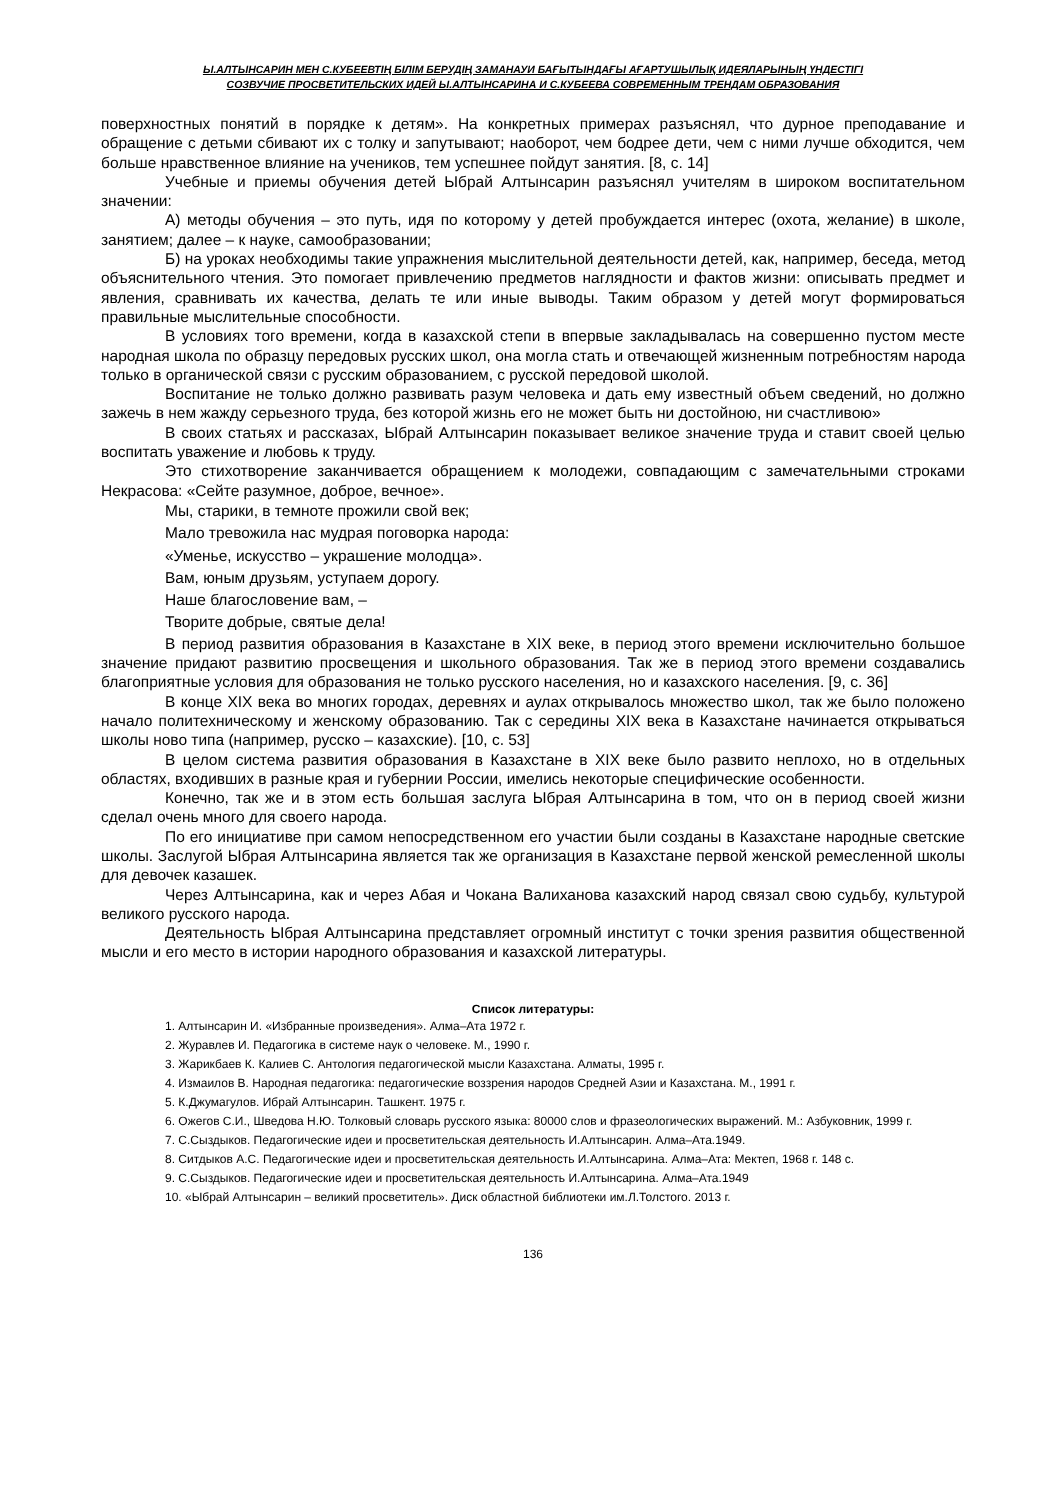Ы.АЛТЫНСАРИН МЕН С.КУБЕЕВТІҢ БІЛІМ БЕРУДІҢ ЗАМАНАУИ БАҒЫТЫНДАҒЫ АҒАРТУШЫЛЫҚ ИДЕЯЛАРЫНЫҢ ҮНДЕСТІГІ
СОЗВУЧИЕ ПРОСВЕТИТЕЛЬСКИХ ИДЕЙ Ы.АЛТЫНСАРИНА И С.КУБЕЕВА СОВРЕМЕННЫМ ТРЕНДАМ ОБРАЗОВАНИЯ
поверхностных понятий в порядке к детям». На конкретных примерах разъяснял, что дурное преподавание и обращение с детьми сбивают их с толку и запутывают; наоборот, чем бодрее дети, чем с ними лучше обходится, чем больше нравственное влияние на учеников, тем успешнее пойдут занятия. [8, с. 14]
Учебные и приемы обучения детей Ыбрай Алтынсарин разъяснял учителям в широком воспитательном значении:
А) методы обучения – это путь, идя по которому у детей пробуждается интерес (охота, желание) в школе, занятием; далее – к науке, самообразовании;
Б) на уроках необходимы такие упражнения мыслительной деятельности детей, как, например, беседа, метод объяснительного чтения. Это помогает привлечению предметов наглядности и фактов жизни: описывать предмет и явления, сравнивать их качества, делать те или иные выводы. Таким образом у детей могут формироваться правильные мыслительные способности.
В условиях того времени, когда в казахской степи в впервые закладывалась на совершенно пустом месте народная школа по образцу передовых русских школ, она могла стать и отвечающей жизненным потребностям народа только в органической связи с русским образованием, с русской передовой школой.
Воспитание не только должно развивать разум человека и дать ему известный объем сведений, но должно зажечь в нем жажду серьезного труда, без которой жизнь его не может быть ни достойною, ни счастливою»
В своих статьях и рассказах, Ыбрай Алтынсарин показывает великое значение труда и ставит своей целью воспитать уважение и любовь к труду.
Это стихотворение заканчивается обращением к молодежи, совпадающим с замечательными строками Некрасова: «Сейте разумное, доброе, вечное».
Мы, старики, в темноте прожили свой век;
Мало тревожила нас мудрая поговорка народа:
«Уменье, искусство – украшение молодца».
Вам, юным друзьям, уступаем дорогу.
Наше благословение вам, –
Творите добрые, святые дела!
В период развития образования в Казахстане в XIX веке, в период этого времени исключительно большое значение придают развитию просвещения и школьного образования. Так же в период этого времени создавались благоприятные условия для образования не только русского населения, но и казахского населения. [9, с. 36]
В конце XIX века во многих городах, деревнях и аулах открывалось множество школ, так же было положено начало политехническому и женскому образованию. Так с середины XIX века в Казахстане начинается открываться школы ново типа (например, русско – казахские). [10, с. 53]
В целом система развития образования в Казахстане в XIX веке было развито неплохо, но в отдельных областях, входивших в разные края и губернии России, имелись некоторые специфические особенности.
Конечно, так же и в этом есть большая заслуга Ыбрая Алтынсарина в том, что он в период своей жизни сделал очень много для своего народа.
По его инициативе при самом непосредственном его участии были созданы в Казахстане народные светские школы. Заслугой Ыбрая Алтынсарина является так же организация в Казахстане первой женской ремесленной школы для девочек казашек.
Через Алтынсарина, как и через Абая и Чокана Валиханова казахский народ связал свою судьбу, культурой великого русского народа.
Деятельность Ыбрая Алтынсарина представляет огромный институт с точки зрения развития общественной мысли и его место в истории народного образования и казахской литературы.
Список литературы:
1. Алтынсарин И. «Избранные произведения». Алма–Ата 1972 г.
2. Журавлев И. Педагогика в системе наук о человеке. М., 1990 г.
3. Жарикбаев К. Калиев С. Антология педагогической мысли Казахстана. Алматы, 1995 г.
4. Измаилов В. Народная педагогика: педагогические воззрения народов Средней Азии и Казахстана. М., 1991 г.
5. К.Джумагулов. Ибрай Алтынсарин. Ташкент. 1975 г.
6. Ожегов С.И., Шведова Н.Ю. Толковый словарь русского языка: 80000 слов и фразеологических выражений. М.: Азбуковник, 1999 г.
7. С.Сыздыков. Педагогические идеи и просветительская деятельность И.Алтынсарин. Алма–Ата.1949.
8. Ситдыков А.С. Педагогические идеи и просветительская деятельность И.Алтынсарина. Алма–Ата: Мектеп, 1968 г. 148 с.
9. С.Сыздыков. Педагогические идеи и просветительская деятельность И.Алтынсарина. Алма–Ата.1949
10. «Ыбрай Алтынсарин – великий просветитель». Диск областной библиотеки им.Л.Толстого. 2013 г.
136